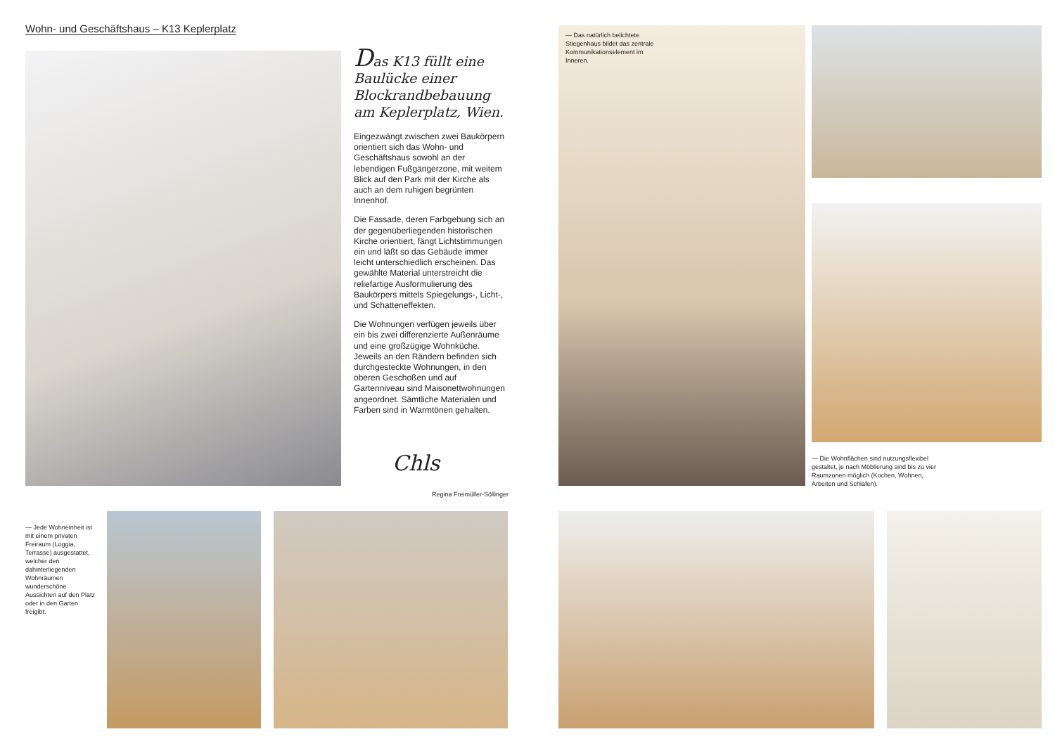Wohn- und Geschäftshaus – K13 Keplerplatz
Das K13 füllt eine Baulücke einer Blockrandbebauung am Keplerplatz, Wien.
Eingezwängt zwischen zwei Baukörpern orientiert sich das Wohn- und Geschäftshaus sowohl an der lebendigen Fußgängerzone, mit weitem Blick auf den Park mit der Kirche als auch an dem ruhigen begrünten Innenhof.
Die Fassade, deren Farbgebung sich an der gegenüberliegenden historischen Kirche orientiert, fängt Lichtstimmungen ein und läßt so das Gebäude immer leicht unterschiedlich erscheinen. Das gewählte Material unterstreicht die reliefartige Ausformulierung des Baukörpers mittels Spiegelungs-, Licht-, und Schatteneffekten.
Die Wohnungen verfügen jeweils über ein bis zwei differenzierte Außenräume und eine großzügige Wohnküche. Jeweils an den Rändern befinden sich durchgesteckte Wohnungen, in den oberen Geschoßen und auf Gartenniveau sind Maisonettwohnungen angeordnet. Sämtliche Materialen und Farben sind in Warmtönen gehalten.
Chls
Regina Freimüller-Söllinger
— Das natürlich belichtete Stiegenhaus bildet das zentrale Kommunikationselement im Inneren.
— Die Wohnflächen sind nutzungsflexibel gestaltet, je nach Möblierung sind bis zu vier Raumzonen möglich (Kochen, Wohnen, Arbeiten und Schlafen).
— Jede Wohneinheit ist mit einem privaten Freiraum (Loggia, Terrasse) ausgestattet, welcher den dahinterliegenden Wohnräumen wunderschöne Aussichten auf den Platz oder in den Garten freigibt.